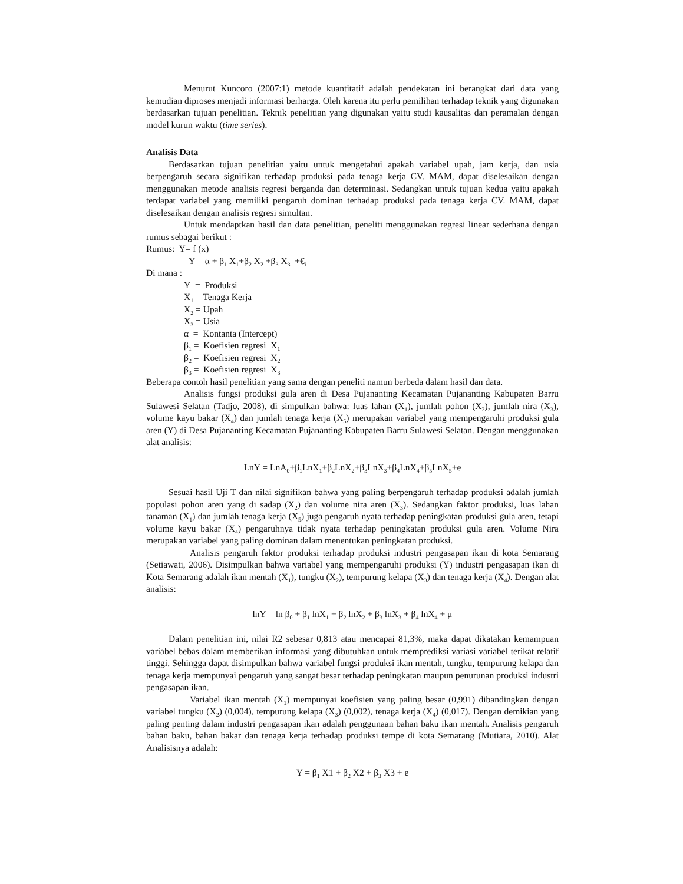Menurut Kuncoro (2007:1) metode kuantitatif adalah pendekatan ini berangkat dari data yang kemudian diproses menjadi informasi berharga. Oleh karena itu perlu pemilihan terhadap teknik yang digunakan berdasarkan tujuan penelitian. Teknik penelitian yang digunakan yaitu studi kausalitas dan peramalan dengan model kurun waktu (time series).
Analisis Data
Berdasarkan tujuan penelitian yaitu untuk mengetahui apakah variabel upah, jam kerja, dan usia berpengaruh secara signifikan terhadap produksi pada tenaga kerja CV. MAM, dapat diselesaikan dengan menggunakan metode analisis regresi berganda dan determinasi. Sedangkan untuk tujuan kedua yaitu apakah terdapat variabel yang memiliki pengaruh dominan terhadap produksi pada tenaga kerja CV. MAM, dapat diselesaikan dengan analisis regresi simultan.
Untuk mendaptkan hasil dan data penelitian, peneliti menggunakan regresi linear sederhana dengan rumus sebagai berikut :
Rumus: Y= f (x)
Y= α + β<sub>1</sub> X<sub>1</sub>+β<sub>2</sub> X<sub>2</sub> +β<sub>3</sub> X<sub>3</sub> +€<sub>i</sub>
Di mana :
Y = Produksi
X<sub>1</sub> = Tenaga Kerja
X<sub>2</sub> = Upah
X<sub>3</sub> = Usia
α = Kontanta (Intercept)
β<sub>1</sub> = Koefisien regresi X<sub>1</sub>
β<sub>2</sub> = Koefisien regresi X<sub>2</sub>
β<sub>3</sub> = Koefisien regresi X<sub>3</sub>
Beberapa contoh hasil penelitian yang sama dengan peneliti namun berbeda dalam hasil dan data.
Analisis fungsi produksi gula aren di Desa Pujananting Kecamatan Pujananting Kabupaten Barru Sulawesi Selatan (Tadjo, 2008), di simpulkan bahwa: luas lahan (X<sub>1</sub>), jumlah pohon (X<sub>2</sub>), jumlah nira (X<sub>3</sub>), volume kayu bakar (X<sub>4</sub>) dan jumlah tenaga kerja (X<sub>5</sub>) merupakan variabel yang mempengaruhi produksi gula aren (Y) di Desa Pujananting Kecamatan Pujananting Kabupaten Barru Sulawesi Selatan. Dengan menggunakan alat analisis:
LnY = LnA<sub>0</sub>+β<sub>1</sub>LnX<sub>1</sub>+β<sub>2</sub>LnX<sub>2</sub>+β<sub>3</sub>LnX<sub>3</sub>+β<sub>4</sub>LnX<sub>4</sub>+β<sub>5</sub>LnX<sub>5</sub>+e
Sesuai hasil Uji T dan nilai signifikan bahwa yang paling berpengaruh terhadap produksi adalah jumlah populasi pohon aren yang di sadap (X<sub>2</sub>) dan volume nira aren (X<sub>3</sub>). Sedangkan faktor produksi, luas lahan tanaman (X<sub>1</sub>) dan jumlah tenaga kerja (X<sub>5</sub>) juga pengaruh nyata terhadap peningkatan produksi gula aren, tetapi volume kayu bakar (X<sub>4</sub>) pengaruhnya tidak nyata terhadap peningkatan produksi gula aren. Volume Nira merupakan variabel yang paling dominan dalam menentukan peningkatan produksi.
Analisis pengaruh faktor produksi terhadap produksi industri pengasapan ikan di kota Semarang (Setiawati, 2006). Disimpulkan bahwa variabel yang mempengaruhi produksi (Y) industri pengasapan ikan di Kota Semarang adalah ikan mentah (X<sub>1</sub>), tungku (X<sub>2</sub>), tempurung kelapa (X<sub>3</sub>) dan tenaga kerja (X<sub>4</sub>). Dengan alat analisis:
lnY = ln β<sub>0</sub> + β<sub>1</sub> lnX<sub>1</sub> + β<sub>2</sub> lnX<sub>2</sub> + β<sub>3</sub> lnX<sub>3</sub> + β<sub>4</sub> lnX<sub>4</sub> + μ
Dalam penelitian ini, nilai R2 sebesar 0,813 atau mencapai 81,3%, maka dapat dikatakan kemampuan variabel bebas dalam memberikan informasi yang dibutuhkan untuk memprediksi variasi variabel terikat relatif tinggi. Sehingga dapat disimpulkan bahwa variabel fungsi produksi ikan mentah, tungku, tempurung kelapa dan tenaga kerja mempunyai pengaruh yang sangat besar terhadap peningkatan maupun penurunan produksi industri pengasapan ikan.
Variabel ikan mentah (X<sub>1</sub>) mempunyai koefisien yang paling besar (0,991) dibandingkan dengan variabel tungku (X<sub>2</sub>) (0,004), tempurung kelapa (X<sub>3</sub>) (0,002), tenaga kerja (X<sub>4</sub>) (0,017). Dengan demikian yang paling penting dalam industri pengasapan ikan adalah penggunaan bahan baku ikan mentah. Analisis pengaruh bahan baku, bahan bakar dan tenaga kerja terhadap produksi tempe di kota Semarang (Mutiara, 2010). Alat Analisisnya adalah:
Y = β<sub>1</sub> X1 + β<sub>2</sub> X2 + β<sub>3</sub> X3 + e